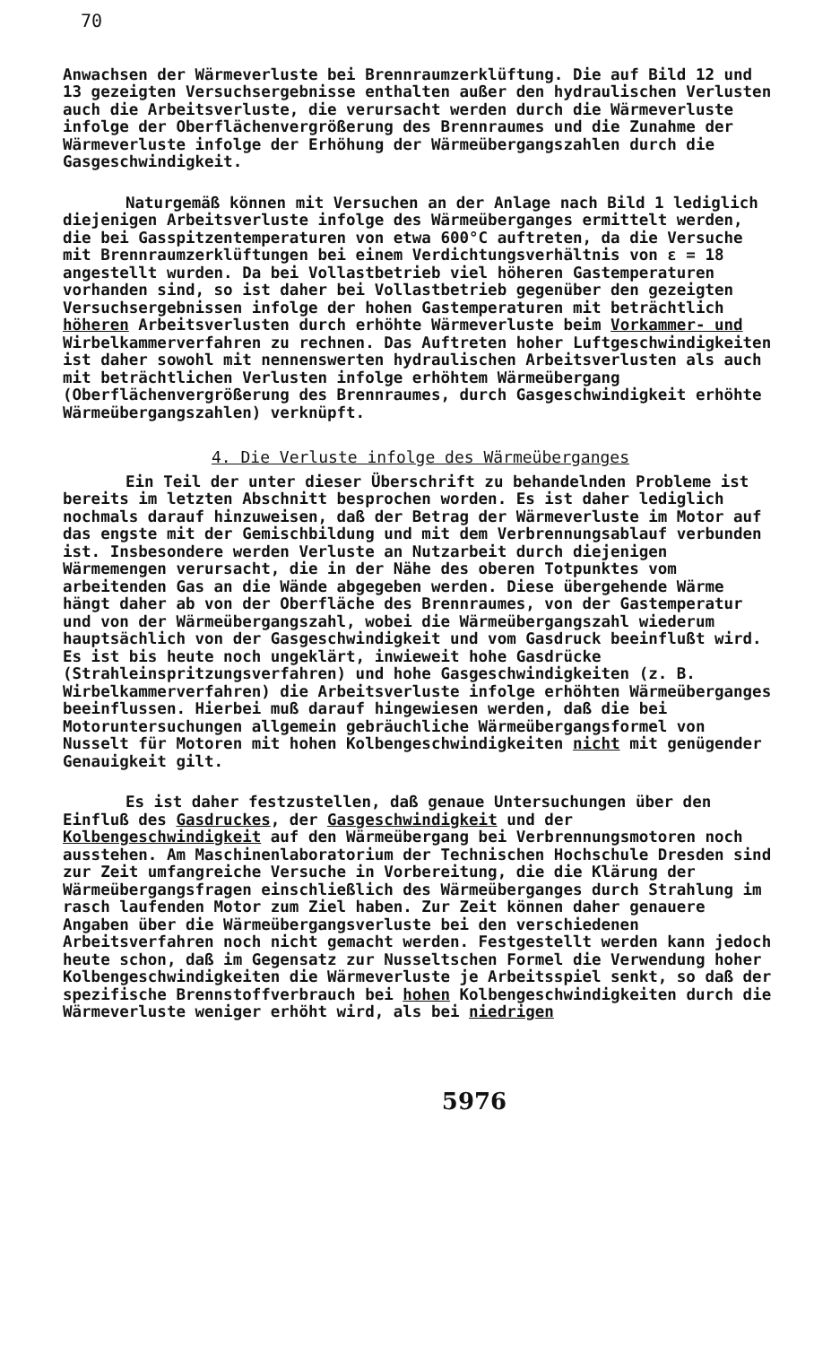70
Anwachsen der Wärmeverluste bei Brennraumzerklüftung. Die auf Bild 12 und 13 gezeigten Versuchsergebnisse enthalten außer den hydraulischen Verlusten auch die Arbeitsverluste, die verursacht werden durch die Wärmeverluste infolge der Oberflächenvergrößerung des Brennraumes und die Zunahme der Wärmeverluste infolge der Erhöhung der Wärmeübergangszahlen durch die Gasgeschwindigkeit.
Naturgemäß können mit Versuchen an der Anlage nach Bild 1 lediglich diejenigen Arbeitsverluste infolge des Wärmeüberganges ermittelt werden, die bei Gasspitzentemperaturen von etwa 600°C auftreten, da die Versuche mit Brennraumzerklüftungen bei einem Verdichtungsverhältnis von ε = 18 angestellt wurden. Da bei Vollastbetrieb viel höheren Gastemperaturen vorhanden sind, so ist daher bei Vollastbetrieb gegenüber den gezeigten Versuchsergebnissen infolge der hohen Gastemperaturen mit beträchtlich höheren Arbeitsverlusten durch erhöhte Wärmeverluste beim Vorkammer- und Wirbelkammerverfahren zu rechnen. Das Auftreten hoher Luftgeschwindigkeiten ist daher sowohl mit nennenswerten hydraulischen Arbeitsverlusten als auch mit beträchtlichen Verlusten infolge erhöhtem Wärmeübergang (Oberflächenvergrößerung des Brennraumes, durch Gasgeschwindigkeit erhöhte Wärmeübergangszahlen) verknüpft.
4. Die Verluste infolge des Wärmeüberganges
Ein Teil der unter dieser Überschrift zu behandelnden Probleme ist bereits im letzten Abschnitt besprochen worden. Es ist daher lediglich nochmals darauf hinzuweisen, daß der Betrag der Wärmeverluste im Motor auf das engste mit der Gemischbildung und mit dem Verbrennungsablauf verbunden ist. Insbesondere werden Verluste an Nutzarbeit durch diejenigen Wärmemengen verursacht, die in der Nähe des oberen Totpunktes vom arbeitenden Gas an die Wände abgegeben werden. Diese übergehende Wärme hängt daher ab von der Oberfläche des Brennraumes, von der Gastemperatur und von der Wärmeübergangszahl, wobei die Wärmeübergangszahl wiederum hauptsächlich von der Gasgeschwindigkeit und vom Gasdruck beeinflußt wird. Es ist bis heute noch ungeklärt, inwieweit hohe Gasdrücke (Strahleinspritzungsverfahren) und hohe Gasgeschwindigkeiten (z. B. Wirbelkammerverfahren) die Arbeitsverluste infolge erhöhten Wärmeüberganges beeinflussen. Hierbei muß darauf hingewiesen werden, daß die bei Motoruntersuchungen allgemein gebräuchliche Wärmeübergangsformel von Nusselt für Motoren mit hohen Kolbengeschwindigkeiten nicht mit genügender Genauigkeit gilt.
Es ist daher festzustellen, daß genaue Untersuchungen über den Einfluß des Gasdruckes, der Gasgeschwindigkeit und der Kolbengeschwindigkeit auf den Wärmeübergang bei Verbrennungsmotoren noch ausstehen. Am Maschinenlaboratorium der Technischen Hochschule Dresden sind zur Zeit umfangreiche Versuche in Vorbereitung, die die Klärung der Wärmeübergangsfragen einschließlich des Wärmeüberganges durch Strahlung im rasch laufenden Motor zum Ziel haben. Zur Zeit können daher genauere Angaben über die Wärmeübergangsverluste bei den verschiedenen Arbeitsverfahren noch nicht gemacht werden. Festgestellt werden kann jedoch heute schon, daß im Gegensatz zur Nusseltschen Formel die Verwendung hoher Kolbengeschwindigkeiten die Wärmeverluste je Arbeitsspiel senkt, so daß der spezifische Brennstoffverbrauch bei hohen Kolbengeschwindigkeiten durch die Wärmeverluste weniger erhöht wird, als bei niedrigen
5976